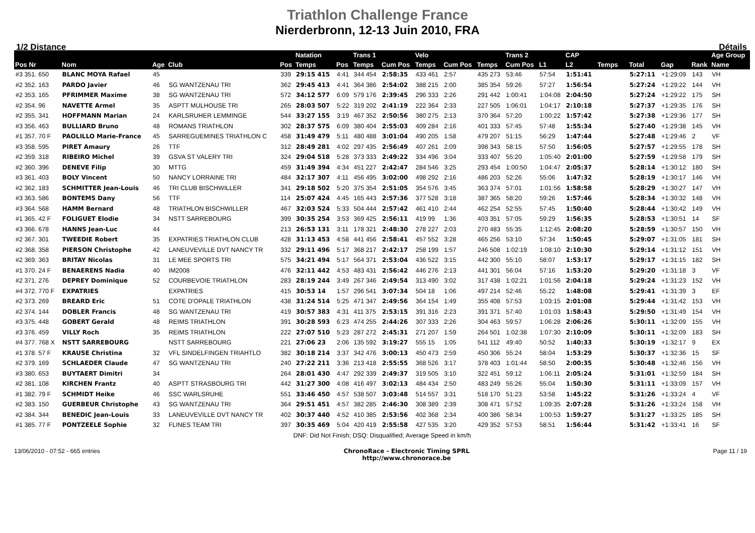Triathlon Challenge France
Nierderbronn, 12-13 Juin 2010, FRA
1/2 Distance Détails
| | | | | | Natation | | Trans 1 | | Velo | | | Trans 2 | | CAP | | | | | | | Age Group |
| --- | --- | --- | --- | --- | --- | --- | --- | --- | --- | --- | --- | --- | --- | --- | --- | --- | --- | --- | --- | --- | --- |
| Pos Nr | Nom | Age | Club | Pos | Temps | Pos | Temps | Cum Pos | Temps | Cum Pos | Temps | Cum Pos | L1 | L2 | Temps | | | Total | Gap | Rank | Name |
| #3 351. 650 | BLANC MOYA Rafael | 45 | | 339 | 29:15 415 | 4:41 | 344 454 | 2:58:35 | 433 461 | 2:57 | 435 273 | 53:46 | 57:54 | 1:51:41 | | | | 5:27:11 | +1:29:09 | 143 | VH |
| #2 352. 163 | PARDO Javier | 46 | SG WANTZENAU TRI | 362 | 29:45 413 | 4:41 | 364 386 | 2:54:02 | 388 215 | 2:00 | 385 354 | 59:26 | 57:27 | 1:56:54 | | | | 5:27:24 | +1:29:22 | 144 | VH |
| #2 353. 165 | PFRIMMER Maxime | 38 | SG WANTZENAU TRI | 572 | 34:12 577 | 6:09 | 579 176 | 2:39:45 | 296 333 | 2:26 | 291 442 | 1:00:41 | 1:04:08 | 2:04:50 | | | | 5:27:24 | +1:29:22 | 175 | SH |
| #2 354. 96 | NAVETTE Armel | 35 | ASPTT MULHOUSE TRI | 265 | 28:03 507 | 5:22 | 319 202 | 2:41:19 | 222 364 | 2:33 | 227 505 | 1:06:01 | 1:04:17 | 2:10:18 | | | | 5:27:37 | +1:29:35 | 176 | SH |
| #2 355. 341 | HOFFMANN Marian | 24 | KARLSRUHER LEMMINGE | 544 | 33:27 155 | 3:19 | 467 352 | 2:50:56 | 380 275 | 2:13 | 370 364 | 57:20 | 1:00:22 | 1:57:42 | | | | 5:27:38 | +1:29:36 | 177 | SH |
| #3 356. 463 | BULLIARD Bruno | 48 | ROMANS TRIATHLON | 302 | 28:37 575 | 6:09 | 380 404 | 2:55:03 | 409 284 | 2:16 | 401 333 | 57:45 | 57:48 | 1:55:34 | | | | 5:27:40 | +1:29:38 | 145 | VH |
| #1 357. 70 F | PAOLILLO Marie-France | 45 | SARREGUEMINES TRIATHLON C | 458 | 31:49 479 | 5:11 | 480 488 | 3:01:04 | 490 205 | 1:58 | 479 207 | 51:15 | 56:29 | 1:47:44 | | | | 5:27:48 | +1:29:46 | 2 | VF |
| #3 358. 595 | PIRET Amaury | 26 | TTF | 312 | 28:49 281 | 4:02 | 297 435 | 2:56:49 | 407 261 | 2:09 | 398 343 | 58:15 | 57:50 | 1:56:05 | | | | 5:27:57 | +1:29:55 | 178 | SH |
| #2 359. 318 | RIBEIRO Michel | 39 | GSVA ST VALERY TRI | 324 | 29:04 518 | 5:28 | 373 333 | 2:49:22 | 334 496 | 3:04 | 333 407 | 55:20 | 1:05:40 | 2:01:00 | | | | 5:27:59 | +1:29:58 | 179 | SH |
| #2 360. 396 | DENEVE Filip | 30 | MTTG | 459 | 31:49 394 | 4:34 | 451 227 | 2:42:47 | 284 546 | 3:25 | 293 454 | 1:00:50 | 1:04:47 | 2:05:37 | | | | 5:28:14 | +1:30:12 | 180 | SH |
| #3 361. 403 | BOLY Vincent | 50 | NANCY LORRAINE TRI | 484 | 32:17 307 | 4:11 | 456 495 | 3:02:00 | 498 292 | 2:16 | 486 203 | 52:26 | 55:06 | 1:47:32 | | | | 5:28:19 | +1:30:17 | 146 | VH |
| #2 362. 183 | SCHMITTER Jean-Louis | 46 | TRI CLUB BISCHWILLER | 341 | 29:18 502 | 5:20 | 375 354 | 2:51:05 | 354 576 | 3:45 | 363 374 | 57:01 | 1:01:56 | 1:58:58 | | | | 5:28:29 | +1:30:27 | 147 | VH |
| #3 363. 586 | BONTEMS Dany | 56 | TTF | 114 | 25:07 424 | 4:45 | 165 443 | 2:57:36 | 377 528 | 3:18 | 387 365 | 58:20 | 59:26 | 1:57:46 | | | | 5:28:34 | +1:30:32 | 148 | VH |
| #3 364. 568 | HAMM Bernard | 48 | TRIATHLON BISCHWILLER | 467 | 32:03 524 | 5:33 | 504 444 | 2:57:42 | 461 410 | 2:44 | 462 254 | 52:55 | 57:45 | 1:50:40 | | | | 5:28:44 | +1:30:42 | 149 | VH |
| #1 365. 42 F | FOLIGUET Elodie | 34 | NSTT SARREBOURG | 399 | 30:35 254 | 3:53 | 369 425 | 2:56:11 | 419 99 | 1:36 | 403 351 | 57:05 | 59:29 | 1:56:35 | | | | 5:28:53 | +1:30:51 | 14 | SF |
| #3 366. 678 | HANNS Jean-Luc | 44 | | 213 | 26:53 131 | 3:11 | 178 321 | 2:48:30 | 278 227 | 2:03 | 270 483 | 55:35 | 1:12:45 | 2:08:20 | | | | 5:28:59 | +1:30:57 | 150 | VH |
| #2 367. 301 | TWEEDIE Robert | 35 | EXPATRIES TRIATHLON CLUB | 428 | 31:13 453 | 4:58 | 441 456 | 2:58:41 | 457 552 | 3:28 | 465 256 | 53:10 | 57:34 | 1:50:45 | | | | 5:29:07 | +1:31:05 | 181 | SH |
| #2 368. 358 | PIERSON Christophe | 42 | LANEUVEVILLE DVT NANCY TR | 332 | 29:11 496 | 5:17 | 368 217 | 2:42:17 | 258 199 | 1:57 | 246 508 | 1:02:19 | 1:08:10 | 2:10:30 | | | | 5:29:14 | +1:31:12 | 151 | VH |
| #2 369. 363 | BRITAY Nicolas | 31 | LE MEE SPORTS TRI | 575 | 34:21 494 | 5:17 | 564 371 | 2:53:04 | 436 522 | 3:15 | 442 300 | 55:10 | 58:07 | 1:53:17 | | | | 5:29:17 | +1:31:15 | 182 | SH |
| #1 370. 24 F | BENAERENS Nadia | 40 | IM2008 | 476 | 32:11 442 | 4:53 | 483 431 | 2:56:42 | 446 276 | 2:13 | 441 301 | 56:04 | 57:16 | 1:53:20 | | | | 5:29:20 | +1:31:18 | 3 | VF |
| #2 371. 276 | DEPREY Dominique | 52 | COURBEVOIE TRIATHLON | 283 | 28:19 244 | 3:49 | 267 346 | 2:49:54 | 313 490 | 3:02 | 317 438 | 1:02:21 | 1:01:56 | 2:04:18 | | | | 5:29:24 | +1:31:23 | 152 | VH |
| #4 372. 770 F | EXPATRIES | | EXPATRIES | 415 | 30:53 14 | 1:57 | 296 541 | 3:07:34 | 504 18 | 1:06 | 497 214 | 52:46 | 55:22 | 1:48:08 | | | | 5:29:41 | +1:31:39 | 3 | EF |
| #2 373. 269 | BREARD Eric | 51 | COTE D'OPALE TRIATHLON | 438 | 31:24 514 | 5:25 | 471 347 | 2:49:56 | 364 154 | 1:49 | 355 408 | 57:53 | 1:03:15 | 2:01:08 | | | | 5:29:44 | +1:31:42 | 153 | VH |
| #2 374. 144 | DOBLER Francis | 48 | SG WANTZENAU TRI | 419 | 30:57 383 | 4:31 | 411 375 | 2:53:15 | 391 316 | 2:23 | 391 371 | 57:40 | 1:01:03 | 1:58:43 | | | | 5:29:50 | +1:31:49 | 154 | VH |
| #3 375. 448 | GOBERT Gerald | 48 | REIMS TRIATHLON | 391 | 30:28 593 | 6:23 | 474 255 | 2:44:26 | 307 333 | 2:26 | 304 463 | 59:57 | 1:06:28 | 2:06:26 | | | | 5:30:11 | +1:32:09 | 155 | VH |
| #3 376. 459 | VILLY Roch | 35 | REIMS TRIATHLON | 222 | 27:07 510 | 5:23 | 287 272 | 2:45:31 | 271 207 | 1:59 | 264 501 | 1:02:38 | 1:07:30 | 2:10:09 | | | | 5:30:11 | +1:32:09 | 183 | SH |
| #4 377. 768 X | NSTT SARREBOURG | | NSTT SARREBOURG | 221 | 27:06 23 | 2:06 | 135 592 | 3:19:27 | 555 15 | 1:05 | 541 112 | 49:40 | 50:52 | 1:40:33 | | | | 5:30:19 | +1:32:17 | 9 | EX |
| #1 378. 57 F | KRAUSE Christina | 32 | VFL SINDELFINGEN TRIAHTLO | 382 | 30:18 214 | 3:37 | 342 476 | 3:00:13 | 450 473 | 2:59 | 450 306 | 55:24 | 58:04 | 1:53:29 | | | | 5:30:37 | +1:32:36 | 15 | SF |
| #2 379. 169 | SCHLAEDER Claude | 47 | SG WANTZENAU TRI | 240 | 27:22 211 | 3:36 | 213 418 | 2:55:55 | 368 526 | 3:17 | 378 403 | 1:01:44 | 58:50 | 2:00:35 | | | | 5:30:48 | +1:32:46 | 156 | VH |
| #3 380. 653 | BUYTAERT Dimitri | 34 | | 264 | 28:01 430 | 4:47 | 292 339 | 2:49:37 | 319 505 | 3:10 | 322 451 | 59:12 | 1:06:11 | 2:05:24 | | | | 5:31:01 | +1:32:59 | 184 | SH |
| #2 381. 108 | KIRCHEN Frantz | 40 | ASPTT STRASBOURG TRI | 442 | 31:27 300 | 4:08 | 416 497 | 3:02:13 | 484 434 | 2:50 | 483 249 | 55:26 | 55:04 | 1:50:30 | | | | 5:31:11 | +1:33:09 | 157 | VH |
| #1 382. 79 F | SCHMIDT Heike | 46 | SSC WARLSRUHE | 551 | 33:46 450 | 4:57 | 538 507 | 3:03:48 | 514 557 | 3:31 | 518 170 | 51:23 | 53:58 | 1:45:22 | | | | 5:31:26 | +1:33:24 | 4 | VF |
| #2 383. 150 | GUERBEUR Christophe | 43 | SG WANTZENAU TRI | 364 | 29:51 451 | 4:57 | 382 285 | 2:46:30 | 308 389 | 2:39 | 308 471 | 57:52 | 1:09:35 | 2:07:28 | | | | 5:31:26 | +1:33:24 | 158 | VH |
| #2 384. 344 | BENEDIC Jean-Louis | 33 | LANEUVEVILLE DVT NANCY TR | 402 | 30:37 440 | 4:52 | 410 385 | 2:53:56 | 402 368 | 2:34 | 400 386 | 58:34 | 1:00:53 | 1:59:27 | | | | 5:31:27 | +1:33:25 | 185 | SH |
| #1 385. 77 F | PONTZEELE Sophie | 32 | FLINES TEAM TRI | 397 | 30:35 469 | 5:04 | 420 419 | 2:55:58 | 427 535 | 3:20 | 429 352 | 57:53 | 58:51 | 1:56:44 | | | | 5:31:42 | +1:33:41 | 16 | SF |
| DNF: Did Not Finish; DSQ: Disqualified; Average Speed in km/h | | | | | | | | | | | | | | | | | | | | | |
13/06/2010 - 07:52 - 665 entries ChronoRace - Electronic Timing SPRL
http://www.chronorace.be Page 11 / 19